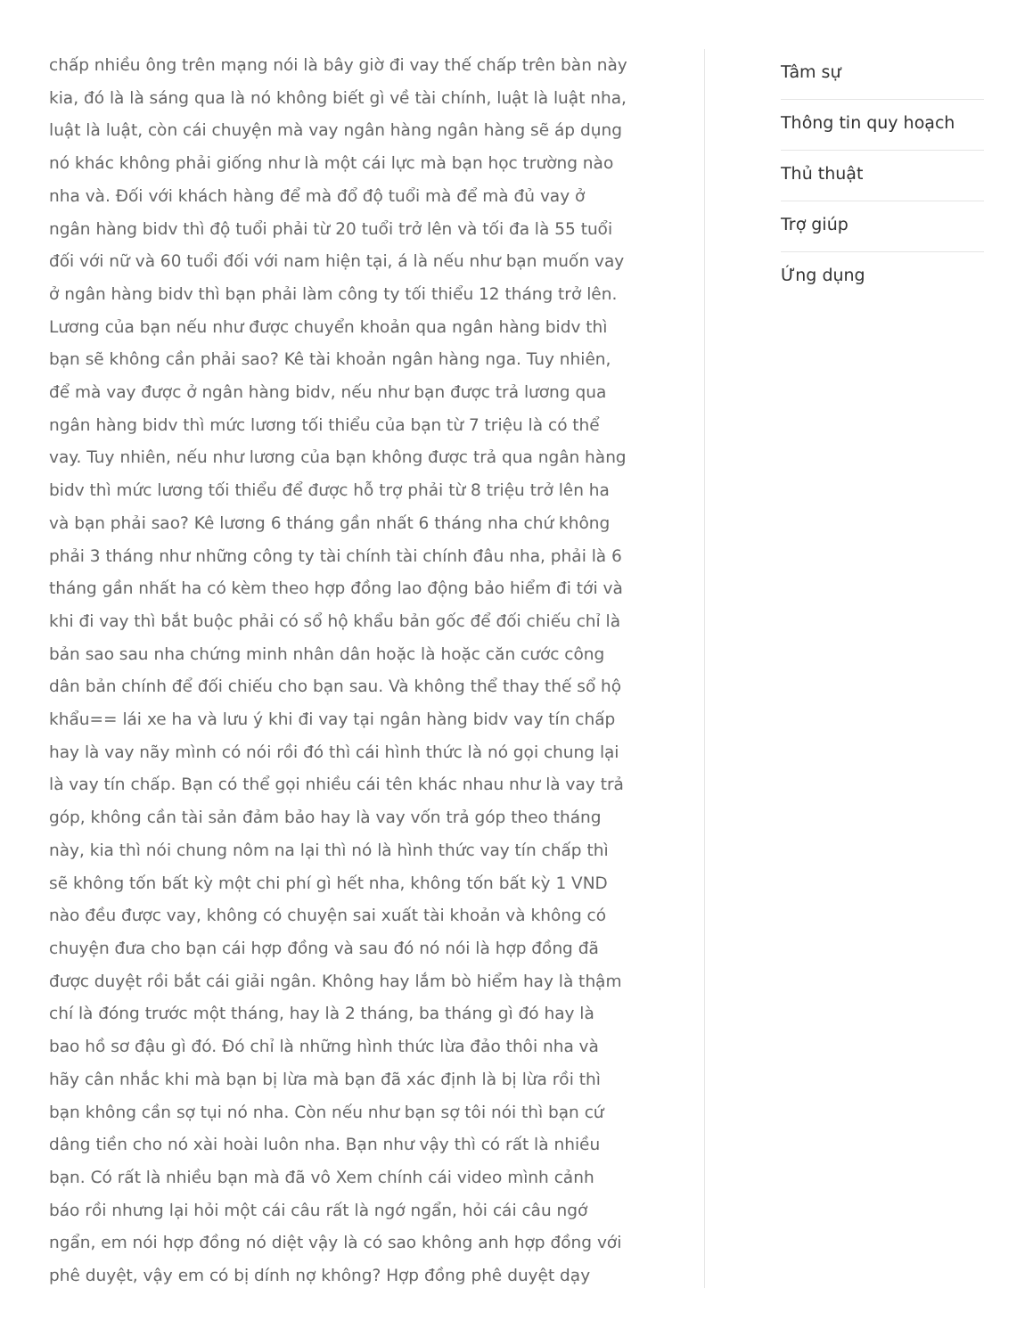chấp nhiều ông trên mạng nói là bây giờ đi vay thế chấp trên bàn này kia, đó là là sáng qua là nó không biết gì về tài chính, luật là luật nha, luật là luật, còn cái chuyện mà vay ngân hàng ngân hàng sẽ áp dụng nó khác không phải giống như là một cái lực mà bạn học trường nào nha và. Đối với khách hàng để mà đổ độ tuổi mà để mà đủ vay ở ngân hàng bidv thì độ tuổi phải từ 20 tuổi trở lên và tối đa là 55 tuổi đối với nữ và 60 tuổi đối với nam hiện tại, á là nếu như bạn muốn vay ở ngân hàng bidv thì bạn phải làm công ty tối thiểu 12 tháng trở lên. Lương của bạn nếu như được chuyển khoản qua ngân hàng bidv thì bạn sẽ không cần phải sao? Kê tài khoản ngân hàng nga. Tuy nhiên, để mà vay được ở ngân hàng bidv, nếu như bạn được trả lương qua ngân hàng bidv thì mức lương tối thiểu của bạn từ 7 triệu là có thể vay. Tuy nhiên, nếu như lương của bạn không được trả qua ngân hàng bidv thì mức lương tối thiểu để được hỗ trợ phải từ 8 triệu trở lên ha và bạn phải sao? Kê lương 6 tháng gần nhất 6 tháng nha chứ không phải 3 tháng như những công ty tài chính tài chính đâu nha, phải là 6 tháng gần nhất ha có kèm theo hợp đồng lao động bảo hiểm đi tới và khi đi vay thì bắt buộc phải có sổ hộ khẩu bản gốc để đối chiếu chỉ là bản sao sau nha chứng minh nhân dân hoặc là hoặc căn cước công dân bản chính để đối chiếu cho bạn sau. Và không thể thay thế sổ hộ khẩu== lái xe ha và lưu ý khi đi vay tại ngân hàng bidv vay tín chấp hay là vay nãy mình có nói rồi đó thì cái hình thức là nó gọi chung lại là vay tín chấp. Bạn có thể gọi nhiều cái tên khác nhau như là vay trả góp, không cần tài sản đảm bảo hay là vay vốn trả góp theo tháng này, kia thì nói chung nôm na lại thì nó là hình thức vay tín chấp thì sẽ không tốn bất kỳ một chi phí gì hết nha, không tốn bất kỳ 1 VND nào đều được vay, không có chuyện sai xuất tài khoản và không có chuyện đưa cho bạn cái hợp đồng và sau đó nó nói là hợp đồng đã được duyệt rồi bắt cái giải ngân. Không hay lắm bò hiểm hay là thậm chí là đóng trước một tháng, hay là 2 tháng, ba tháng gì đó hay là bao hồ sơ đậu gì đó. Đó chỉ là những hình thức lừa đảo thôi nha và hãy cân nhắc khi mà bạn bị lừa mà bạn đã xác định là bị lừa rồi thì bạn không cần sợ tụi nó nha. Còn nếu như bạn sợ tôi nói thì bạn cứ dâng tiền cho nó xài hoài luôn nha. Bạn như vậy thì có rất là nhiều bạn. Có rất là nhiều bạn mà đã vô Xem chính cái video mình cảnh báo rồi nhưng lại hỏi một cái câu rất là ngớ ngẩn, hỏi cái câu ngớ ngẩn, em nói hợp đồng nó diệt vậy là có sao không anh hợp đồng với phê duyệt, vậy em có bị dính nợ không? Hợp đồng phê duyệt dạy
Tâm sự
Thông tin quy hoạch
Thủ thuật
Trợ giúp
Ứng dụng